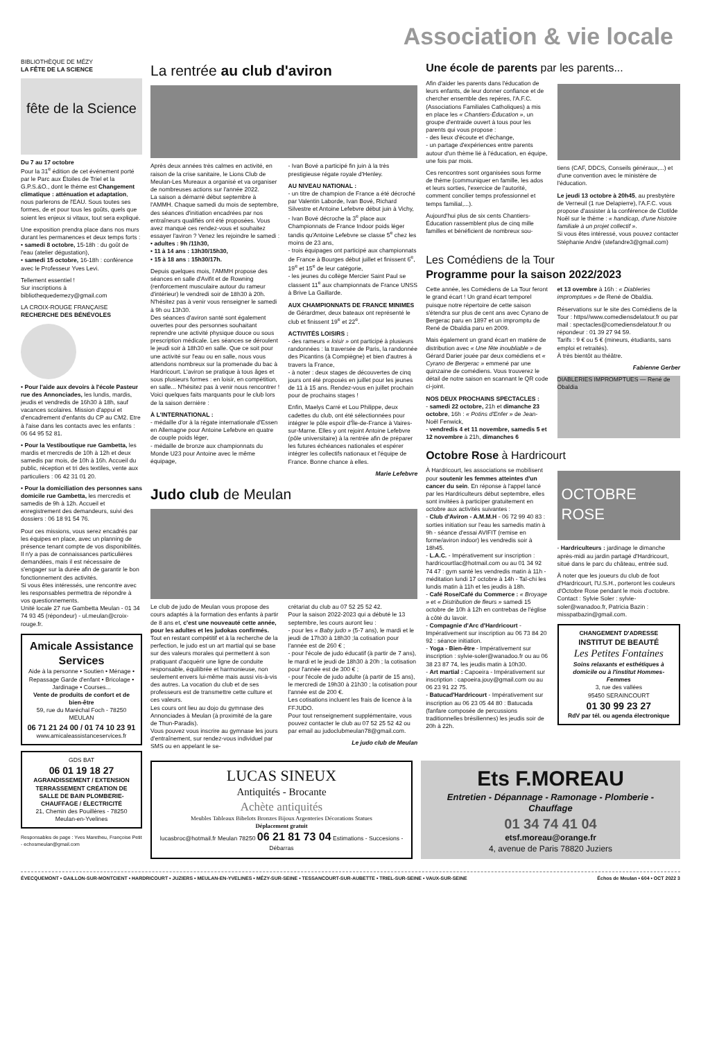Association & vie locale
BIBLIOTHÈQUE DE MÉZY
LA FÊTE DE LA SCIENCE
fête de la Science
Du 7 au 17 octobre
Pour la 31<sup>e</sup> édition de cet événement porté par le Parc aux Étoiles de Triel et la G.P.S.&O., dont le thème est Changement climatique : atténuation et adaptation, nous parlerons de l'EAU. Sous toutes ses formes, de et pour tous les goûts, quels que soient les enjeux si vitaux, tout sera expliqué.
Une exposition prendra place dans nos murs durant les permanences et deux temps forts :
• samedi 8 octobre, 15-18h : du goût de l'eau (atelier dégustation),
• samedi 15 octobre, 16-18h : conférence avec le Professeur Yves Levi.
Tellement essentiel !
Sur inscriptions à bibliothequedemezy@gmail.com
LA CROIX-ROUGE FRANÇAISE
RECHERCHE DES BÉNÉVOLES
• Pour l'aide aux devoirs à l'école Pasteur rue des Annonciades, les lundis, mardis, jeudis et vendredis de 16h30 à 18h, sauf vacances scolaires. Mission d'appui et d'encadrement d'enfants du CP au CM2. Etre à l'aise dans les contacts avec les enfants : 06 64 95 52 81.
• Pour la Vestiboutique rue Gambetta, les mardis et mercredis de 10h à 12h et deux samedis par mois, de 10h à 16h. Accueil du public, réception et tri des textiles, vente aux particuliers : 06 42 31 01 20.
• Pour la domiciliation des personnes sans domicile rue Gambetta, les mercredis et samedis de 9h à 12h. Accueil et enregistrement des demandeurs, suivi des dossiers : 06 18 91 54 76.
Pour ces missions, vous serez encadrés par les équipes en place, avec un planning de présence tenant compte de vos disponibilités. Il n'y a pas de connaissances particulières demandées, mais il est nécessaire de s'engager sur la durée afin de garantir le bon fonctionnement des activités.
Si vous êtes intéressés, une rencontre avec les responsables permettra de répondre à vos questionnements.
Unité locale 27 rue Gambetta Meulan - 01 34 74 93 45 (répondeur) - ul.meulan@croix-rouge.fr.
Amicale Assistance Services
Aide à la personne • Soutien • Ménage • Repassage Garde d'enfant • Bricolage • Jardinage • Courses...
Vente de produits de confort et de bien-être
59, rue du Maréchal Foch - 78250 MEULAN
06 71 21 24 00 / 01 74 10 23 91
www.amicaleassistanceservices.fr
GDS BAT
06 01 19 18 27
AGRANDISSEMENT / EXTENSION TERRASSEMENT CRÉATION DE SALLE DE BAIN PLOMBERIE-CHAUFFAGE / ÉLECTRICITÉ
21, Chemin des Pouillères - 78250 Meulan-en-Yvelines
Responsables de page : Yves Maretheu, Françoise Petit - echosmeulan@gmail.com
La rentrée au club d'aviron
Après deux années très calmes en activité, en raison de la crise sanitaire, le Lions Club de Meulan-Les Mureaux a organisé et va organiser de nombreuses actions sur l'année 2022.
La saison a démarré début septembre à l'AMMH. Chaque samedi du mois de septembre, des séances d'initiation encadrées par nos entraîneurs qualifiés ont été proposées. Vous avez manqué ces rendez-vous et souhaitez essayer l'aviron ? Venez les rejoindre le samedi :
• adultes : 9h /11h30,
• 11 à 14 ans : 13h30/15h30,
• 15 à 18 ans : 15h30/17h.
Depuis quelques mois, l'AMMH propose des séances en salle d'Avifit et de Rowning (renforcement musculaire autour du rameur d'intérieur) le vendredi soir de 18h30 à 20h. N'hésitez pas à venir vous renseigner le samedi à 9h ou 13h30.
Des séances d'aviron santé sont également ouvertes pour des personnes souhaitant reprendre une activité physique douce ou sous prescription médicale. Les séances se déroulent le jeudi soir à 18h30 en salle. Que ce soit pour une activité sur l'eau ou en salle, nous vous attendons nombreux sur la promenade du bac à Hardricourt. L'aviron se pratique à tous âges et sous plusieurs formes : en loisir, en compétition, en salle... N'hésitez pas à venir nous rencontrer !
Voici quelques faits marquants pour le club lors de la saison dernière :
À L'INTERNATIONAL :
- médaille d'or à la régate internationale d'Essen en Allemagne pour Antoine Lefebvre en quatre de couple poids léger,
- médaille de bronze aux championnats du Monde U23 pour Antoine avec le même équipage,
- Ivan Bové a participé fin juin à la très prestigieuse régate royale d'Henley.
AU NIVEAU NATIONAL :
- un titre de champion de France a été décroché par Valentin Laborde, Ivan Bové, Richard Silvestre et Antoine Lefebvre début juin à Vichy,
- Ivan Bové décroche la 3<sup>e</sup> place aux Championnats de France Indoor poids léger tandis qu'Antoine Lefebvre se classe 5<sup>e</sup> chez les moins de 23 ans,
- trois équipages ont participé aux championnats de France à Bourges début juillet et finissent 6<sup>e</sup>, 19<sup>e</sup> et 15<sup>e</sup> de leur catégorie,
- les jeunes du collège Mercier Saint Paul se classent 11<sup>e</sup> aux championnats de France UNSS à Brive La Gaillarde.
AUX CHAMPIONNATS DE FRANCE MINIMES de Gérardmer, deux bateaux ont représenté le club et finissent 19<sup>e</sup> et 22<sup>e</sup>.
ACTIVITÉS LOISIRS :
- des rameurs « loisir » ont participé à plusieurs randonnées : la traversée de Paris, la randonnée des Picantins (à Compiègne) et bien d'autres à travers la France,
- à noter : deux stages de découvertes de cinq jours ont été proposés en juillet pour les jeunes de 11 à 15 ans. Rendez-vous en juillet prochain pour de prochains stages !
Enfin, Maelys Carré et Lou Philippe, deux cadettes du club, ont été sélectionnées pour intégrer le pôle espoir d'Île-de-France à Vaires-sur-Marne. Elles y ont rejoint Antoine Lefebvre (pôle universitaire) à la rentrée afin de préparer les futures échéances nationales et espérer intégrer les collectifs nationaux et l'équipe de France. Bonne chance à elles.
Marie Lefebvre
Judo club de Meulan
Le club de judo de Meulan vous propose des cours adaptés à la formation des enfants à partir de 8 ans et, c'est une nouveauté cette année, pour les adultes et les judokas confirmés.
Tout en restant compétitif et à la recherche de la perfection, le judo est un art martial qui se base sur des valeurs morales qui permettent à son pratiquant d'acquérir une ligne de conduite responsable, équilibrée et harmonieuse, non seulement envers lui-même mais aussi vis-à-vis des autres. La vocation du club et de ses professeurs est de transmettre cette culture et ces valeurs.
Les cours ont lieu au dojo du gymnase des Annonciades à Meulan (à proximité de la gare de Thun-Paradis).
Vous pouvez vous inscrire au gymnase les jours d'entraînement, sur rendez-vous individuel par SMS ou en appelant le se-
crétariat du club au 07 52 25 52 42.
Pour la saison 2022-2023 qui a débuté le 13 septembre, les cours auront lieu :
- pour les « Baby judo » (5-7 ans), le mardi et le jeudi de 17h30 à 18h30 ;la cotisation pour l'année est de 260 € ;
- pour l'école de judo éducatif (à partir de 7 ans), le mardi et le jeudi de 18h30 à 20h ; la cotisation pour l'année est de 300 € ;
- pour l'école de judo adulte (à partir de 15 ans), le mercredi de 19h30 à 21h30 ; la cotisation pour l'année est de 200 €.
Les cotisations incluent les frais de licence à la FFJUDO.
Pour tout renseignement supplémentaire, vous pouvez contacter le club au 07 52 25 52 42 ou par email au judoclubmeulan78@gmail.com.
Le judo club de Meulan
Une école de parents par les parents...
Afin d'aider les parents dans l'éducation de leurs enfants, de leur donner confiance et de chercher ensemble des repères, l'A.F.C. (Associations Familiales Catholiques) a mis en place les « Chantiers-Éducation », un groupe d'entraide ouvert à tous pour les parents qui vous propose :
- des lieux d'écoute et d'échange,
- un partage d'expériences entre parents autour d'un thème lié à l'éducation, en équipe, une fois par mois.
Ces rencontres sont organisées sous forme de thème (communiquer en famille, les ados et leurs sorties, l'exercice de l'autorité, comment concilier temps professionnel et temps familial,...).
Aujourd'hui plus de six cents Chantiers-Éducation rassemblent plus de cinq mille familles et bénéficient de nombreux sou-
tiens (CAF, DDCS, Conseils généraux,...) et d'une convention avec le ministère de l'éducation.
Le jeudi 13 octobre à 20h45, au presbytère de Verneuil (1 rue Delapierre), l'A.F.C. vous propose d'assister à la conférence de Clotilde Noël sur le thème : « handicap, d'une histoire familiale à un projet collectif ».
Si vous êtes intéressé, vous pouvez contacter Stéphanie André (stefandre3@gmail.com)
Les Comédiens de la Tour
Programme pour la saison 2022/2023
Cette année, les Comédiens de La Tour feront le grand écart ! Un grand écart temporel puisque notre répertoire de cette saison s'étendra sur plus de cent ans avec Cyrano de Bergerac paru en 1897 et un impromptu de René de Obaldia paru en 2009.
Mais également un grand écart en matière de distribution avec « Une fête inoubliable » de Gérard Darier jouée par deux comédiens et « Cyrano de Bergerac » emmené par une quinzaine de comédiens. Vous trouverez le détail de notre saison en scannant le QR code ci-joint.
NOS DEUX PROCHAINS SPECTACLES :
- samedi 22 octobre, 21h et dimanche 23 octobre, 16h : « Potins d'Enfer » de Jean-Noël Fenwick,
- vendredis 4 et 11 novembre, samedis 5 et 12 novembre à 21h, dimanches 6
et 13 ovembre à 16h : « Diableries impromptues » de René de Obaldia.
Réservations sur le site des Comédiens de la Tour : https//www.comediensdelatour.fr ou par mail : spectacles@comediensdelatour.fr ou répondeur : 01 39 27 94 59.
Tarifs : 9 € ou 5 € (mineurs, étudiants, sans emploi et retraités).
À très bientôt au théâtre.
Fabienne Gerber
DIABLERIES IMPROMPTUES — René de Obaldia
Octobre Rose à Hardricourt
À Hardricourt, les associations se mobilisent pour soutenir les femmes atteintes d'un cancer du sein. En réponse à l'appel lancé par les Hardriculteurs début septembre, elles sont invitées à participer gratuitement en octobre aux activités suivantes :
- Club d'Aviron - A.M.M.H - 06 72 99 40 83 : sorties initiation sur l'eau les samedis matin à 9h - séance d'essai AVIFIT (remise en forme/aviron indoor) les vendredis soir à 18h45.
- L.A.C. - Impérativement sur inscription : hardricourtlac@hotmail.com ou au 01 34 92 74 47 : gym santé les vendredis matin à 11h - méditation lundi 17 octobre à 14h - Taï-chi les lundis matin à 11h et les jeudis à 18h.
- Café Rose/Café du Commerce : « Broyage » et « Distribution de fleurs » samedi 15 octobre de 10h à 12h en contrebas de l'église à côté du lavoir.
- Compagnie d'Arc d'Hardricourt - Impérativement sur inscription au 06 73 84 20 92 : séance initiation.
- Yoga - Bien-être - Impérativement sur inscription : sylvie-soler@wanadoo.fr ou au 06 38 23 87 74, les jeudis matin à 10h30.
- Art martial : Capoeira - Impérativement sur inscription : capoeira.jouy@gmail.com ou au 06 23 91 22 75.
- Batucad'Hardricourt - Impérativement sur inscription au 06 23 05 44 80 : Batucada (fanfare composée de percussions traditionnelles brésiliennes) les jeudis soir de 20h à 22h.
OCTOBRE ROSE
- Hardriculteurs : jardinage le dimanche après-midi au jardin partagé d'Hardricourt, situé dans le parc du château, entrée sud.
À noter que les joueurs du club de foot d'Hardricourt, l'U.S.H., porteront les couleurs d'Octobre Rose pendant le mois d'octobre.
Contact : Sylvie Soler : sylvie-soler@wanadoo.fr, Patricia Bazin : misspatbazin@gmail.com.
CHANGEMENT D'ADRESSE
INSTITUT DE BEAUTÉ
Les Petites Fontaines
Soins relaxants et esthétiques à domicile ou à l'institut Hommes-Femmes
3, rue des vallées
95450 SERAINCOURT
01 30 99 23 27
RdV par tél. ou agenda électronique
LUCAS SINEUX
Antiquités - Brocante
Achète antiquités
Meubles Tableaux Bibelots Bronzes Bijoux Argenteries Décorations Statues
Déplacement gratuit
lucasbroc@hotmail.fr Meulan 78250 06 21 81 73 04 Estimations - Succesions - Débarras
Ets F.MOREAU
Entretien - Dépannage - Ramonage - Plomberie - Chauffage
01 34 74 41 04
etsf.moreau@orange.fr
4, avenue de Paris 78820 Juziers
ÉVECQUEMONT • GAILLON-SUR-MONTCIENT • HARDRICOURT • JUZIERS • MEULAN-EN-YVELINES • MÉZY-SUR-SEINE • TESSANCOURT-SUR-AUBETTE • TRIEL-SUR-SEINE • VAUX-SUR-SEINE Échos de Meulan • 604 • OCT 2022 3